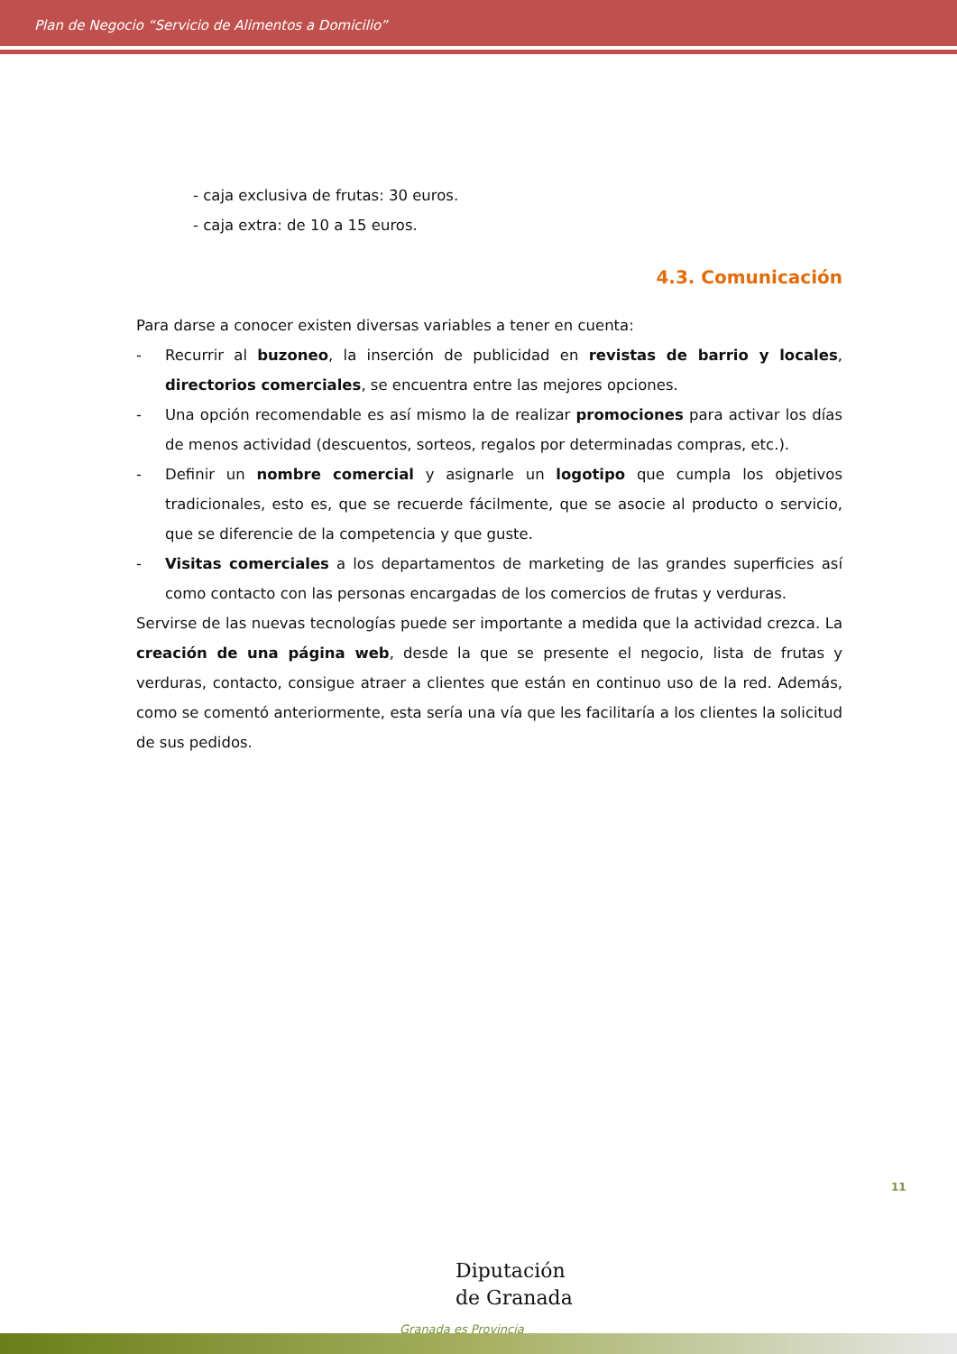Plan de Negocio “Servicio de Alimentos a Domicilio”
- caja exclusiva de frutas: 30 euros.
- caja extra: de 10 a 15 euros.
4.3. Comunicación
Para darse a conocer existen diversas variables a tener en cuenta:
- Recurrir al buzoneo, la inserción de publicidad en revistas de barrio y locales, directorios comerciales, se encuentra entre las mejores opciones.
- Una opción recomendable es así mismo la de realizar promociones para activar los días de menos actividad (descuentos, sorteos, regalos por determinadas compras, etc.).
- Definir un nombre comercial y asignarle un logotipo que cumpla los objetivos tradicionales, esto es, que se recuerde fácilmente, que se asocie al producto o servicio, que se diferencie de la competencia y que guste.
- Visitas comerciales a los departamentos de marketing de las grandes superficies así como contacto con las personas encargadas de los comercios de frutas y verduras.
Servirse de las nuevas tecnologías puede ser importante a medida que la actividad crezca. La creación de una página web, desde la que se presente el negocio, lista de frutas y verduras, contacto, consigue atraer a clientes que están en continuo uso de la red. Además, como se comentó anteriormente, esta sería una vía que les facilitaría a los clientes la solicitud de sus pedidos.
11
Diputación
de Granada
Granada es Provincia